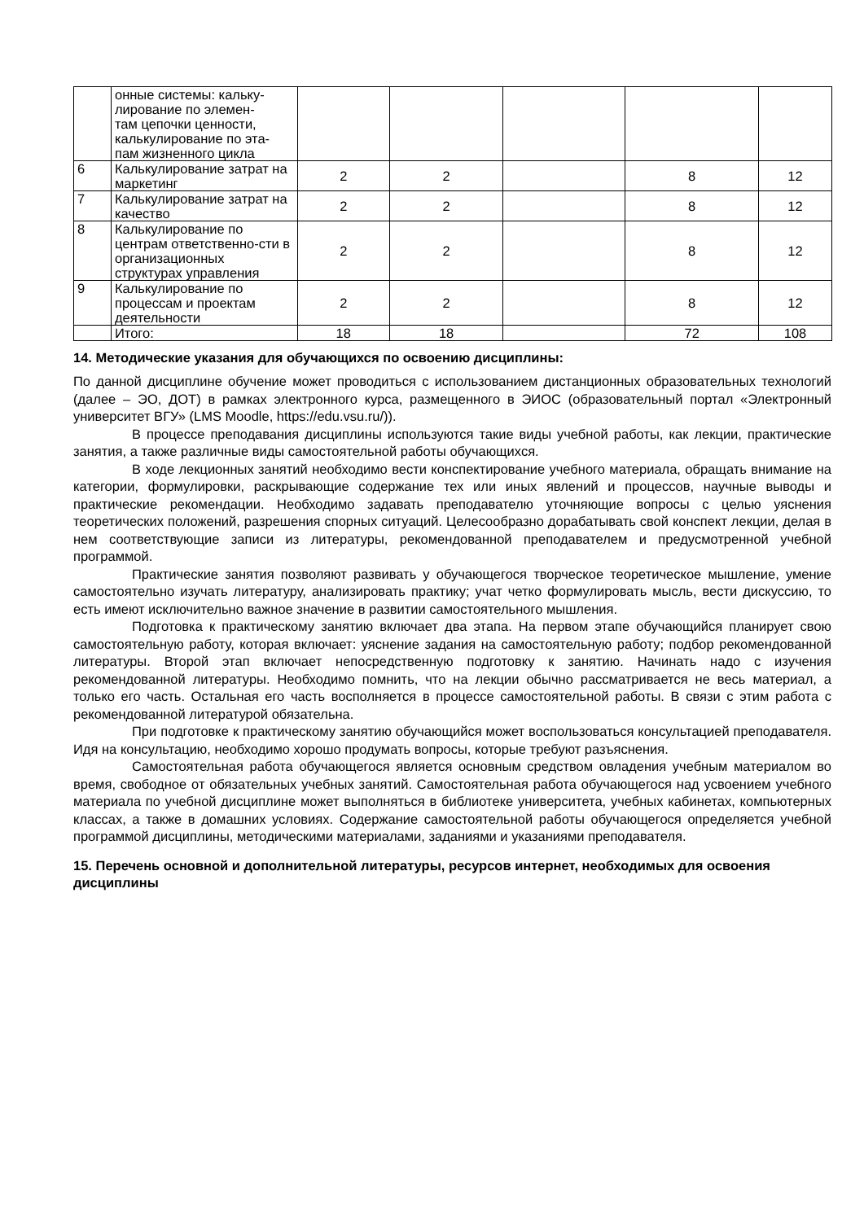| | онные системы: кальку- лирование по элемен- там цепочки ценности, калькулирование по эта- пам жизненного цикла | | | | | |
| 6 | Калькулирование затрат на маркетинг | 2 | 2 | | 8 | 12 |
| 7 | Калькулирование затрат на качество | 2 | 2 | | 8 | 12 |
| 8 | Калькулирование по центрам ответственно-сти в организационных структурах управления | 2 | 2 | | 8 | 12 |
| 9 | Калькулирование по процессам и проектам деятельности | 2 | 2 | | 8 | 12 |
| | Итого: | 18 | 18 | | 72 | 108 |
14. Методические указания для обучающихся по освоению дисциплины:
По данной дисциплине обучение может проводиться с использованием дистанционных образовательных технологий (далее – ЭО, ДОТ) в рамках электронного курса, размещенного в ЭИОС (образовательный портал «Электронный университет ВГУ» (LMS Moodle, https://edu.vsu.ru/)).
В процессе преподавания дисциплины используются такие виды учебной работы, как лекции, практические занятия, а также различные виды самостоятельной работы обучающихся.
В ходе лекционных занятий необходимо вести конспектирование учебного материала, обращать внимание на категории, формулировки, раскрывающие содержание тех или иных явлений и процессов, научные выводы и практические рекомендации. Необходимо задавать преподавателю уточняющие вопросы с целью уяснения теоретических положений, разрешения спорных ситуаций. Целесообразно дорабатывать свой конспект лекции, делая в нем соответствующие записи из литературы, рекомендованной преподавателем и предусмотренной учебной программой.
Практические занятия позволяют развивать у обучающегося творческое теоретическое мышление, умение самостоятельно изучать литературу, анализировать практику; учат четко формулировать мысль, вести дискуссию, то есть имеют исключительно важное значение в развитии самостоятельного мышления.
Подготовка к практическому занятию включает два этапа. На первом этапе обучающийся планирует свою самостоятельную работу, которая включает: уяснение задания на самостоятельную работу; подбор рекомендованной литературы. Второй этап включает непосредственную подготовку к занятию. Начинать надо с изучения рекомендованной литературы. Необходимо помнить, что на лекции обычно рассматривается не весь материал, а только его часть. Остальная его часть восполняется в процессе самостоятельной работы. В связи с этим работа с рекомендованной литературой обязательна.
При подготовке к практическому занятию обучающийся может воспользоваться консультацией преподавателя. Идя на консультацию, необходимо хорошо продумать вопросы, которые требуют разъяснения.
Самостоятельная работа обучающегося является основным средством овладения учебным материалом во время, свободное от обязательных учебных занятий. Самостоятельная работа обучающегося над усвоением учебного материала по учебной дисциплине может выполняться в библиотеке университета, учебных кабинетах, компьютерных классах, а также в домашних условиях. Содержание самостоятельной работы обучающегося определяется учебной программой дисциплины, методическими материалами, заданиями и указаниями преподавателя.
15. Перечень основной и дополнительной литературы, ресурсов интернет, необходимых для освоения дисциплины